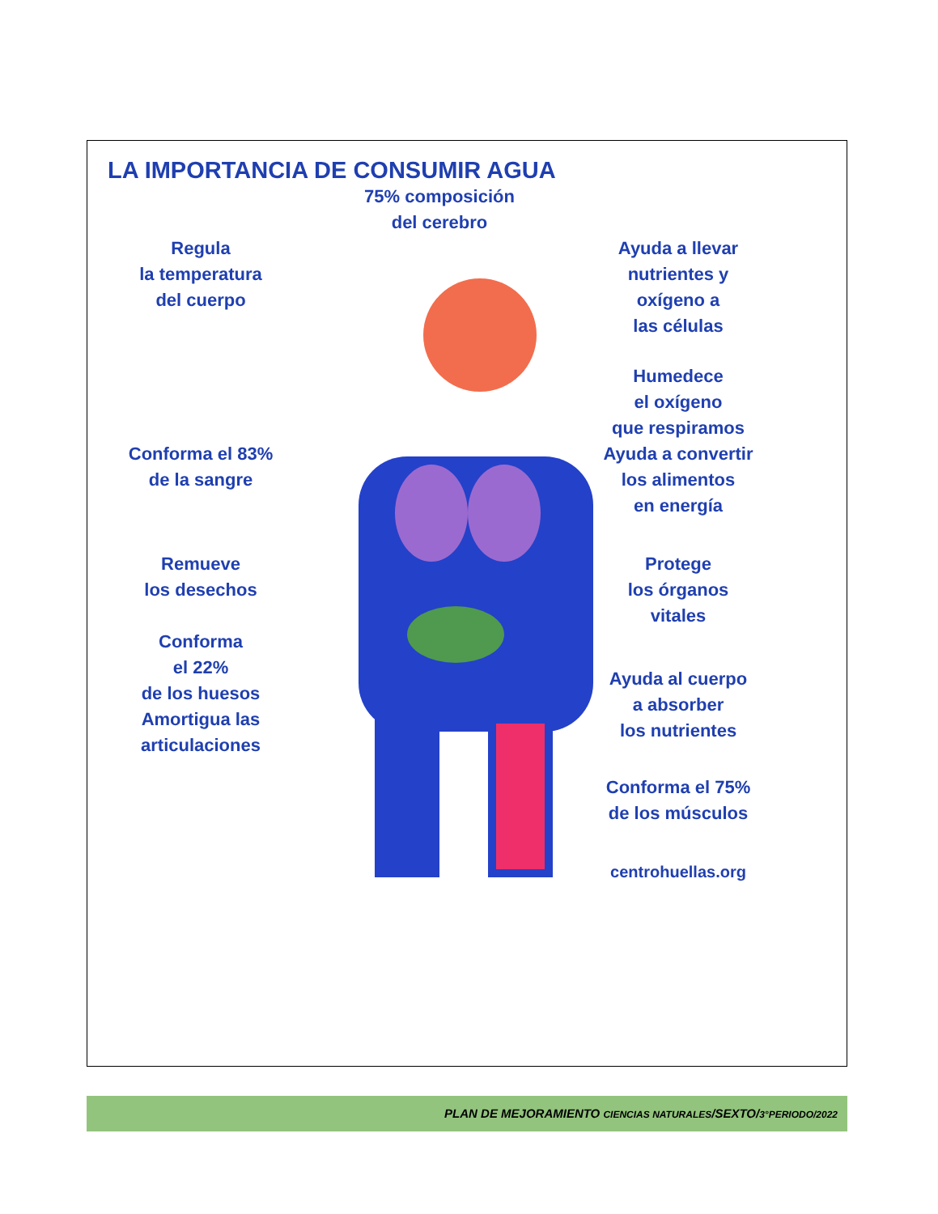LA IMPORTANCIA DE CONSUMIR AGUA
75% composición
del cerebro
Regula
la temperatura
del cuerpo
Ayuda a llevar
nutrientes y
oxígeno a
las células
Humedece
el oxígeno
que respiramos
Conforma el 83%
de la sangre
Ayuda a convertir
los alimentos
en energía
Remueve
los desechos
Protege
los órganos
vitales
Conforma
el 22%
de los huesos
Amortigua las
articulaciones
Ayuda al cuerpo
a absorber
los nutrientes
Conforma el 75%
de los músculos
centrohuellas.org
PLAN DE MEJORAMIENTO CIENCIAS NATURALES/SEXTO/3°PERIODO/2022